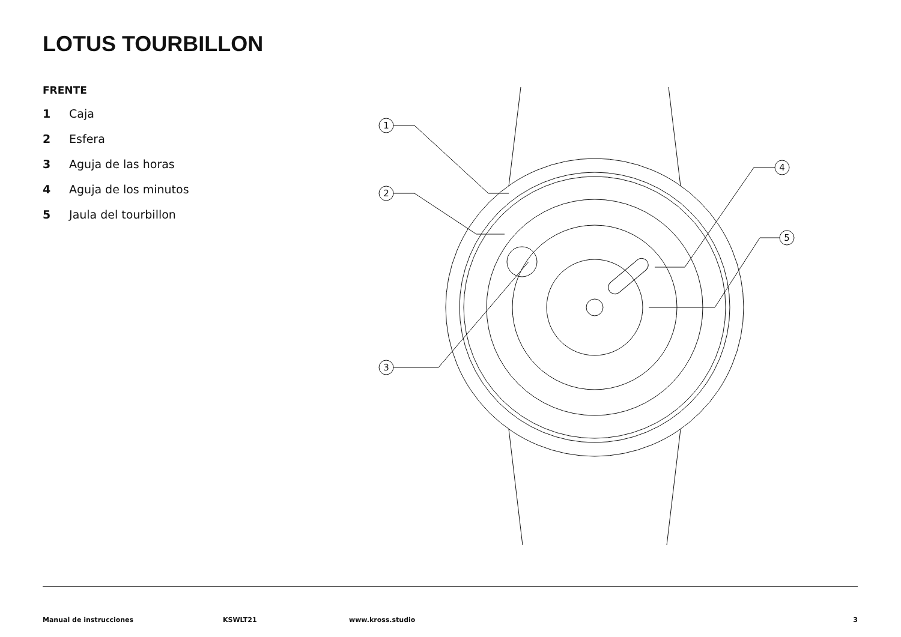LOTUS TOURBILLON
FRENTE
1 Caja
2 Esfera
3 Aguja de las horas
4 Aguja de los minutos
5 Jaula del tourbillon
1
2
3
4
5
Manual de instrucciones KSWLT21 www.kross.studio 3